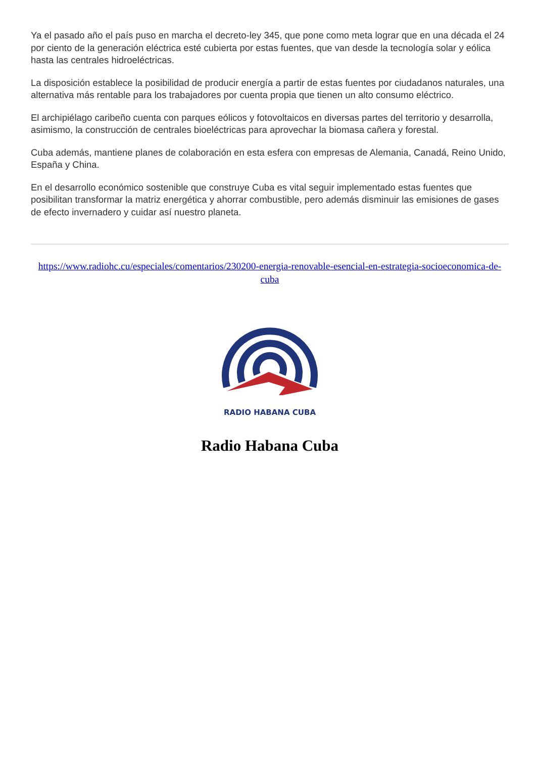Ya el pasado año el país puso en marcha el decreto-ley 345, que pone como meta lograr que en una década el 24 por ciento de la generación eléctrica esté cubierta por estas fuentes, que van desde la tecnología solar y eólica hasta las centrales hidroeléctricas.
La disposición establece la posibilidad de producir energía a partir de estas fuentes por ciudadanos naturales, una alternativa más rentable para los trabajadores por cuenta propia que tienen un alto consumo eléctrico.
El archipiélago caribeño cuenta con parques eólicos y fotovoltaicos en diversas partes del territorio y desarrolla, asimismo, la construcción de centrales bioeléctricas para aprovechar la biomasa cañera y forestal.
Cuba además, mantiene planes de colaboración en esta esfera con empresas de Alemania, Canadá, Reino Unido, España y China.
En el desarrollo económico sostenible que construye Cuba es vital seguir implementado estas fuentes que posibilitan transformar la matriz energética y ahorrar combustible, pero además disminuir las emisiones de gases de efecto invernadero y cuidar así nuestro planeta.
https://www.radiohc.cu/especiales/comentarios/230200-energia-renovable-esencial-en-estrategia-socioeconomica-de-cuba
RADIO HABANA CUBA
Radio Habana Cuba